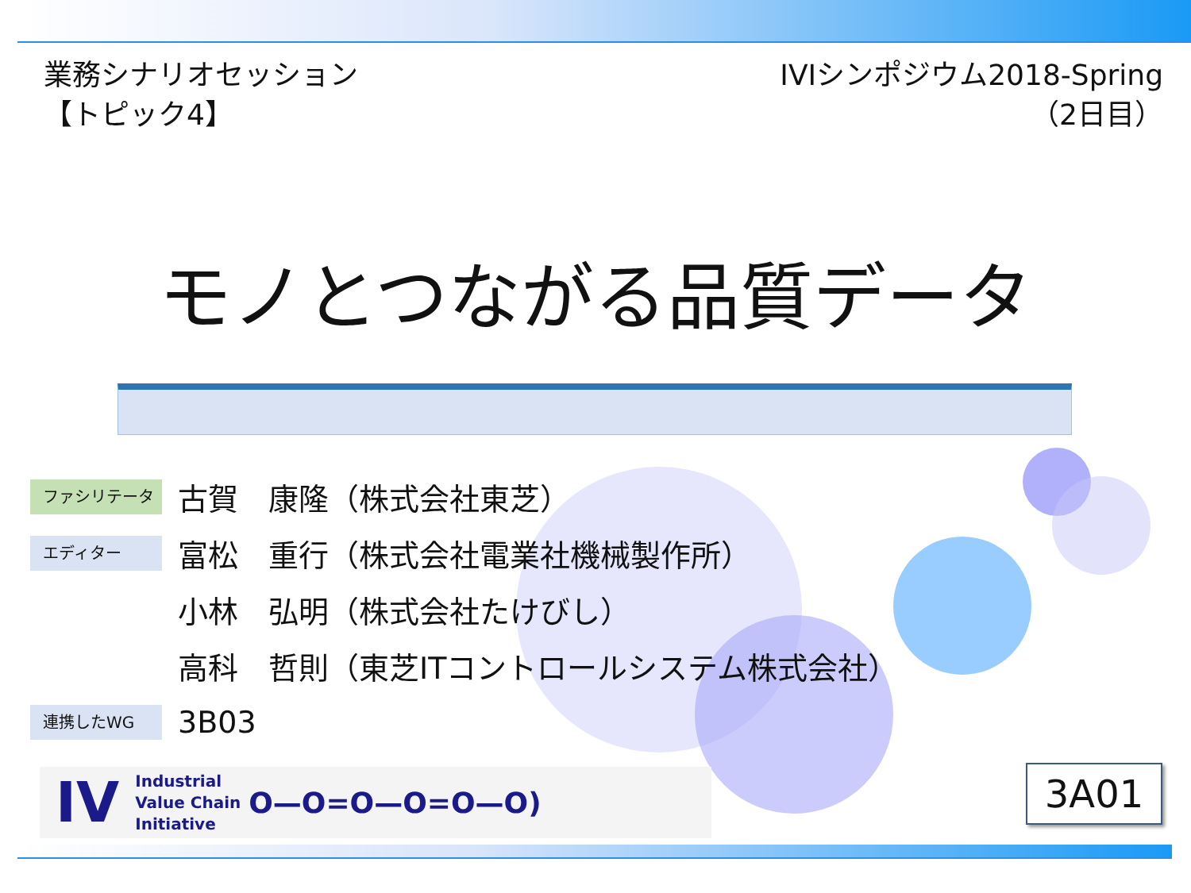業務シナリオセッション
【トピック4】
IVIシンポジウム2018-Spring
（2日目）
モノとつながる品質データ
ファシリテータ
古賀　康隆（株式会社東芝）
エディター
富松　重行（株式会社電業社機械製作所）
小林　弘明（株式会社たけびし）
高科　哲則（東芝ITコントロールシステム株式会社）
連携したWG
3B03
IV Industrial
Value Chain
Initiative O—O=O—O=O—O)
3A01